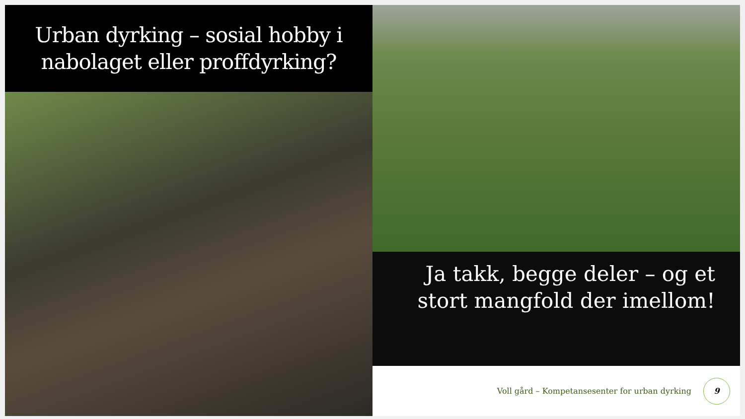Urban dyrking – sosial hobby i
nabolaget eller proffdyrking?
Ja takk, begge deler – og et
stort mangfold der imellom!
Voll gård – Kompetansesenter for urban dyrking 9